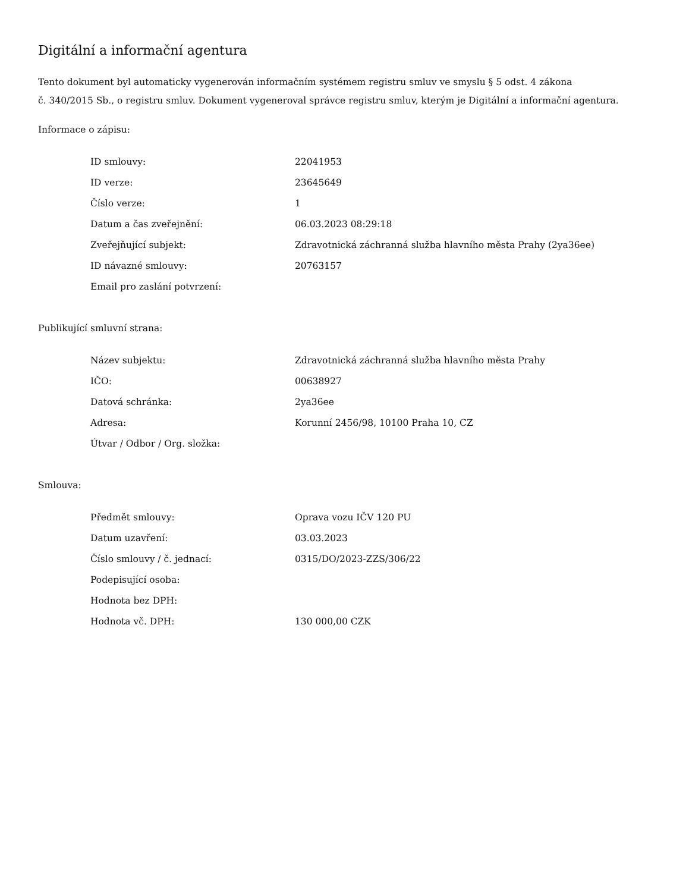Digitální a informační agentura
Tento dokument byl automaticky vygenerován informačním systémem registru smluv ve smyslu § 5 odst. 4 zákona
č. 340/2015 Sb., o registru smluv. Dokument vygeneroval správce registru smluv, kterým je Digitální a informační agentura.
Informace o zápisu:
| ID smlouvy: | 22041953 |
| ID verze: | 23645649 |
| Číslo verze: | 1 |
| Datum a čas zveřejnění: | 06.03.2023 08:29:18 |
| Zveřejňující subjekt: | Zdravotnická záchranná služba hlavního města Prahy (2ya36ee) |
| ID návazné smlouvy: | 20763157 |
| Email pro zaslání potvrzení: | |
Publikující smluvní strana:
| Název subjektu: | Zdravotnická záchranná služba hlavního města Prahy |
| IČO: | 00638927 |
| Datová schránka: | 2ya36ee |
| Adresa: | Korunní 2456/98, 10100 Praha 10, CZ |
| Útvar / Odbor / Org. složka: | |
Smlouva:
| Předmět smlouvy: | Oprava vozu IČV 120 PU |
| Datum uzavření: | 03.03.2023 |
| Číslo smlouvy / č. jednací: | 0315/DO/2023-ZZS/306/22 |
| Podepisující osoba: | |
| Hodnota bez DPH: | |
| Hodnota vč. DPH: | 130 000,00 CZK |